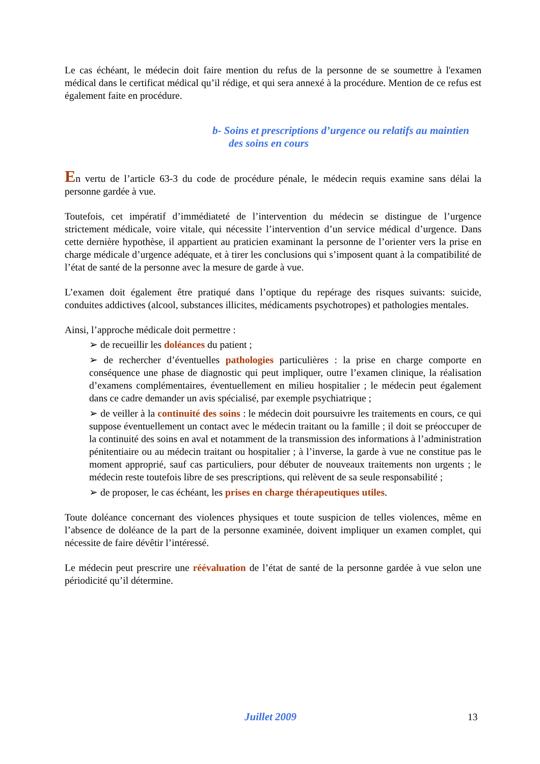Le cas échéant, le médecin doit faire mention du refus de la personne de se soumettre à l'examen médical dans le certificat médical qu’il rédige, et qui sera annexé à la procédure. Mention de ce refus est également faite en procédure.
b- Soins et prescriptions d’urgence ou relatifs au maintien des soins en cours
En vertu de l’article 63-3 du code de procédure pénale, le médecin requis examine sans délai la personne gardée à vue.
Toutefois, cet impératif d’immédiateté de l’intervention du médecin se distingue de l’urgence strictement médicale, voire vitale, qui nécessite l’intervention d’un service médical d’urgence. Dans cette dernière hypothèse, il appartient au praticien examinant la personne de l’orienter vers la prise en charge médicale d’urgence adéquate, et à tirer les conclusions qui s’imposent quant à la compatibilité de l’état de santé de la personne avec la mesure de garde à vue.
L’examen doit également être pratiqué dans l’optique du repérage des risques suivants: suicide, conduites addictives (alcool, substances illicites, médicaments psychotropes) et pathologies mentales.
Ainsi, l’approche médicale doit permettre :
➢ de recueillir les doléances du patient ;
➢ de rechercher d’éventuelles pathologies particulières : la prise en charge comporte en conséquence une phase de diagnostic qui peut impliquer, outre l’examen clinique, la réalisation d’examens complémentaires, éventuellement en milieu hospitalier ; le médecin peut également dans ce cadre demander un avis spécialisé, par exemple psychiatrique ;
➢ de veiller à la continuité des soins : le médecin doit poursuivre les traitements en cours, ce qui suppose éventuellement un contact avec le médecin traitant ou la famille ; il doit se préoccuper de la continuité des soins en aval et notamment de la transmission des informations à l’administration pénitentiaire ou au médecin traitant ou hospitalier ; à l’inverse, la garde à vue ne constitue pas le moment approprié, sauf cas particuliers, pour débuter de nouveaux traitements non urgents ; le médecin reste toutefois libre de ses prescriptions, qui relèvent de sa seule responsabilité ;
➢ de proposer, le cas échéant, les prises en charge thérapeutiques utiles.
Toute doléance concernant des violences physiques et toute suspicion de telles violences, même en l’absence de doléance de la part de la personne examinée, doivent impliquer un examen complet, qui nécessite de faire dévêtir l’intéressé.
Le médecin peut prescrire une réévaluation de l’état de santé de la personne gardée à vue selon une périodicité qu’il détermine.
Juillet 2009 13